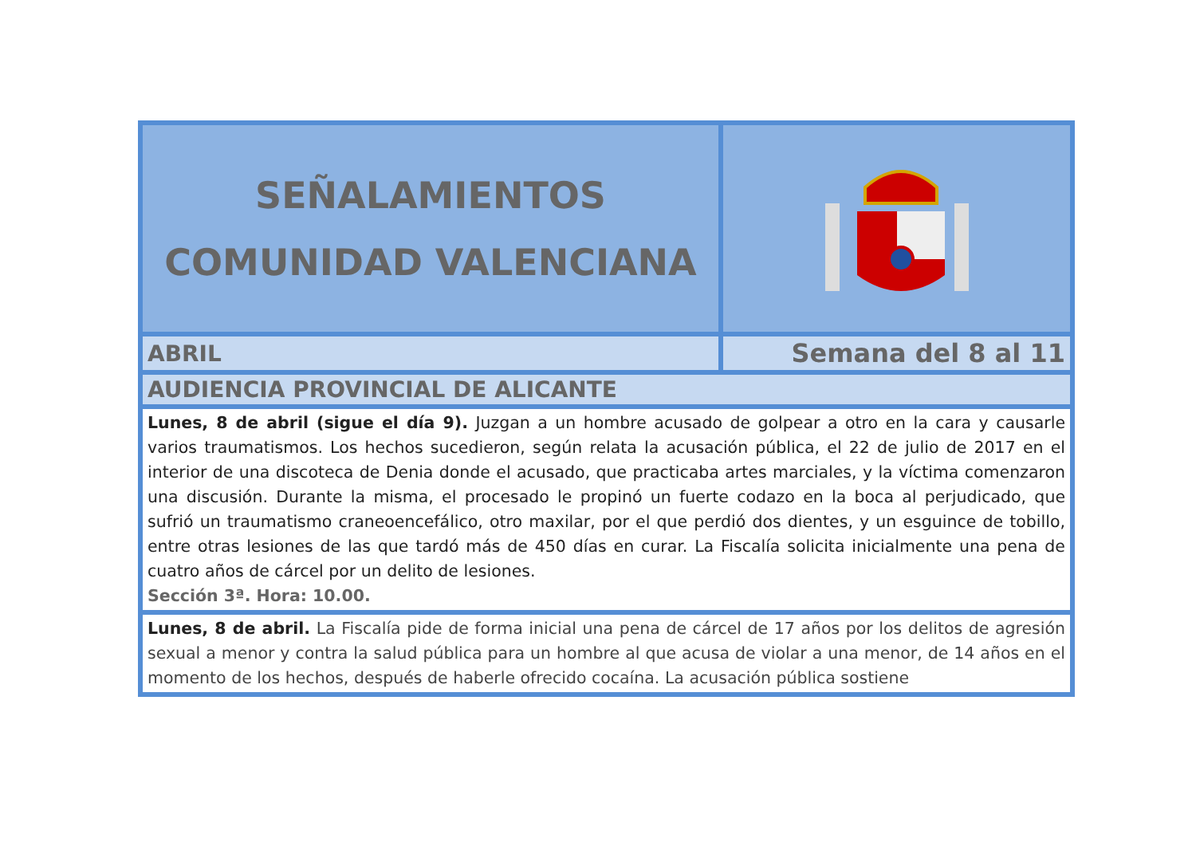| SEÑALAMIENTOS COMUNIDAD VALENCIANA | |
| ABRIL | Semana del 8 al 11 |
| AUDIENCIA PROVINCIAL DE ALICANTE | |
| Lunes, 8 de abril (sigue el día 9). Juzgan a un hombre acusado de golpear a otro en la cara y causarle varios traumatismos. Los hechos sucedieron, según relata la acusación pública, el 22 de julio de 2017 en el interior de una discoteca de Denia donde el acusado, que practicaba artes marciales, y la víctima comenzaron una discusión. Durante la misma, el procesado le propinó un fuerte codazo en la boca al perjudicado, que sufrió un traumatismo craneoencefálico, otro maxilar, por el que perdió dos dientes, y un esguince de tobillo, entre otras lesiones de las que tardó más de 450 días en curar. La Fiscalía solicita inicialmente una pena de cuatro años de cárcel por un delito de lesiones. Sección 3ª. Hora: 10.00. | |
| Lunes, 8 de abril. La Fiscalía pide de forma inicial una pena de cárcel de 17 años por los delitos de agresión sexual a menor y contra la salud pública para un hombre al que acusa de violar a una menor, de 14 años en el momento de los hechos, después de haberle ofrecido cocaína. La acusación pública sostiene | |